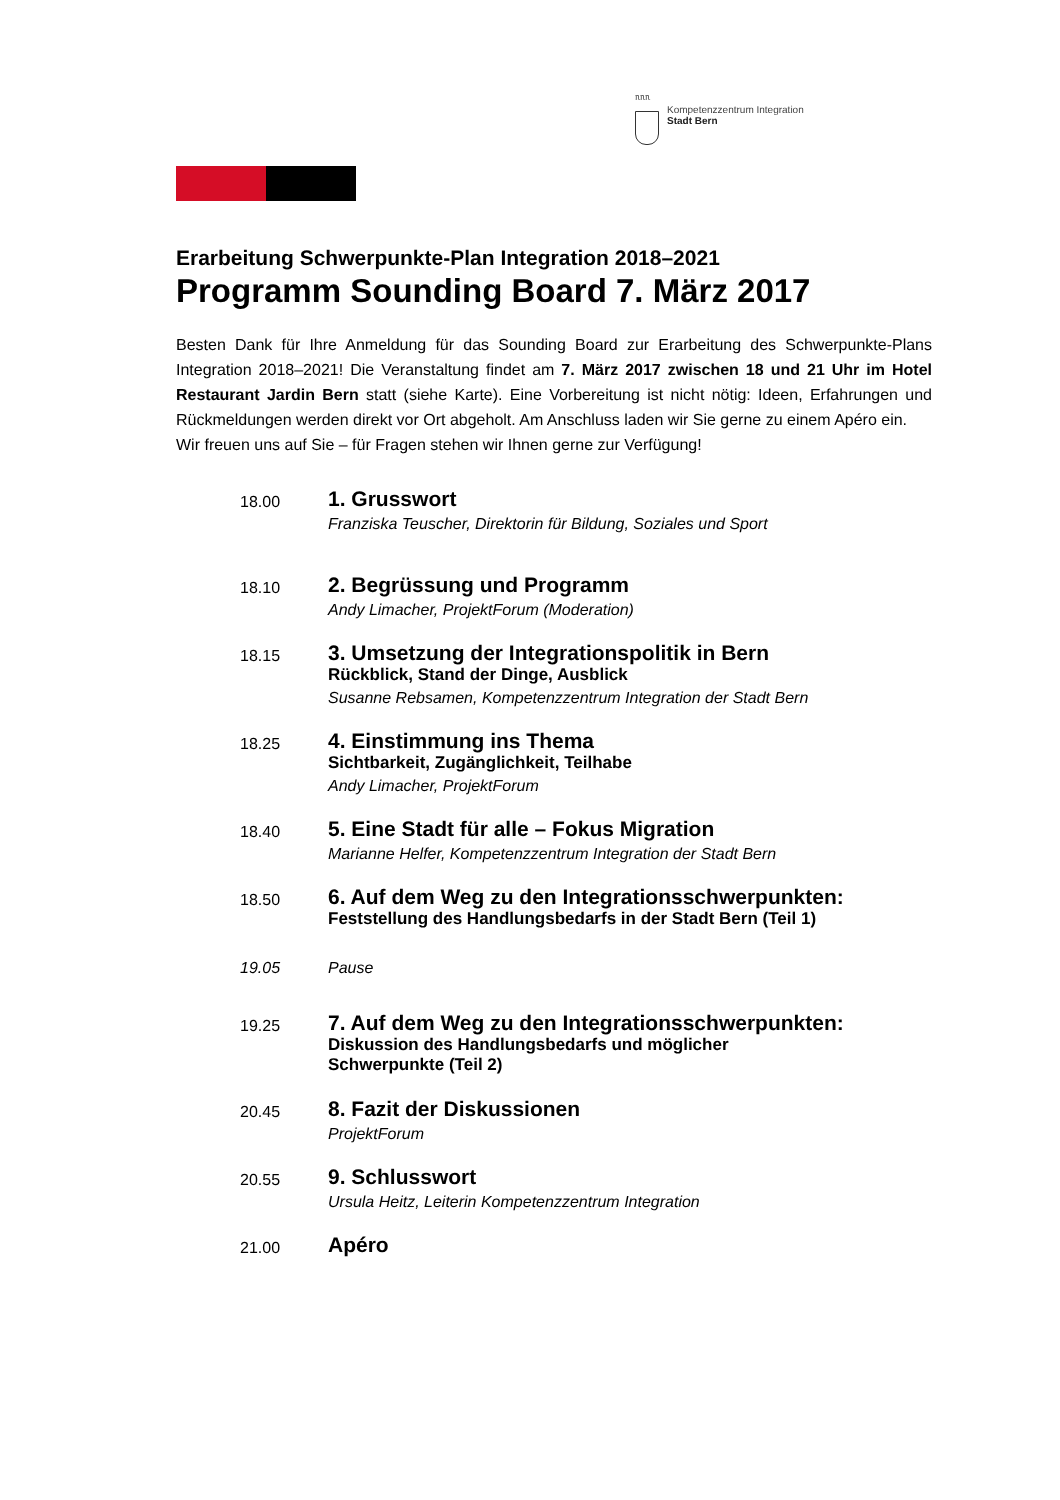ᥰᥰᥰ
Kompetenzzentrum Integration
Stadt Bern
Erarbeitung Schwerpunkte-Plan Integration 2018–2021
Programm Sounding Board 7. März 2017
Besten Dank für Ihre Anmeldung für das Sounding Board zur Erarbeitung des Schwerpunkte-Plans Integration 2018–2021! Die Veranstaltung findet am 7. März 2017 zwischen 18 und 21 Uhr im Hotel Restaurant Jardin Bern statt (siehe Karte). Eine Vorbereitung ist nicht nötig: Ideen, Erfahrungen und Rückmeldungen werden direkt vor Ort abgeholt. Am Anschluss laden wir Sie gerne zu einem Apéro ein.
Wir freuen uns auf Sie – für Fragen stehen wir Ihnen gerne zur Verfügung!
18.00
1. Grusswort
Franziska Teuscher, Direktorin für Bildung, Soziales und Sport
18.10
2. Begrüssung und Programm
Andy Limacher, ProjektForum (Moderation)
18.15
3. Umsetzung der Integrationspolitik in Bern
Rückblick, Stand der Dinge, Ausblick
Susanne Rebsamen, Kompetenzzentrum Integration der Stadt Bern
18.25
4. Einstimmung ins Thema
Sichtbarkeit, Zugänglichkeit, Teilhabe
Andy Limacher, ProjektForum
18.40
5. Eine Stadt für alle – Fokus Migration
Marianne Helfer, Kompetenzzentrum Integration der Stadt Bern
18.50
6. Auf dem Weg zu den Integrationsschwerpunkten:
Feststellung des Handlungsbedarfs in der Stadt Bern (Teil 1)
19.05
Pause
19.25
7. Auf dem Weg zu den Integrationsschwerpunkten:
Diskussion des Handlungsbedarfs und möglicher
Schwerpunkte (Teil 2)
20.45
8. Fazit der Diskussionen
ProjektForum
20.55
9. Schlusswort
Ursula Heitz, Leiterin Kompetenzzentrum Integration
21.00
Apéro